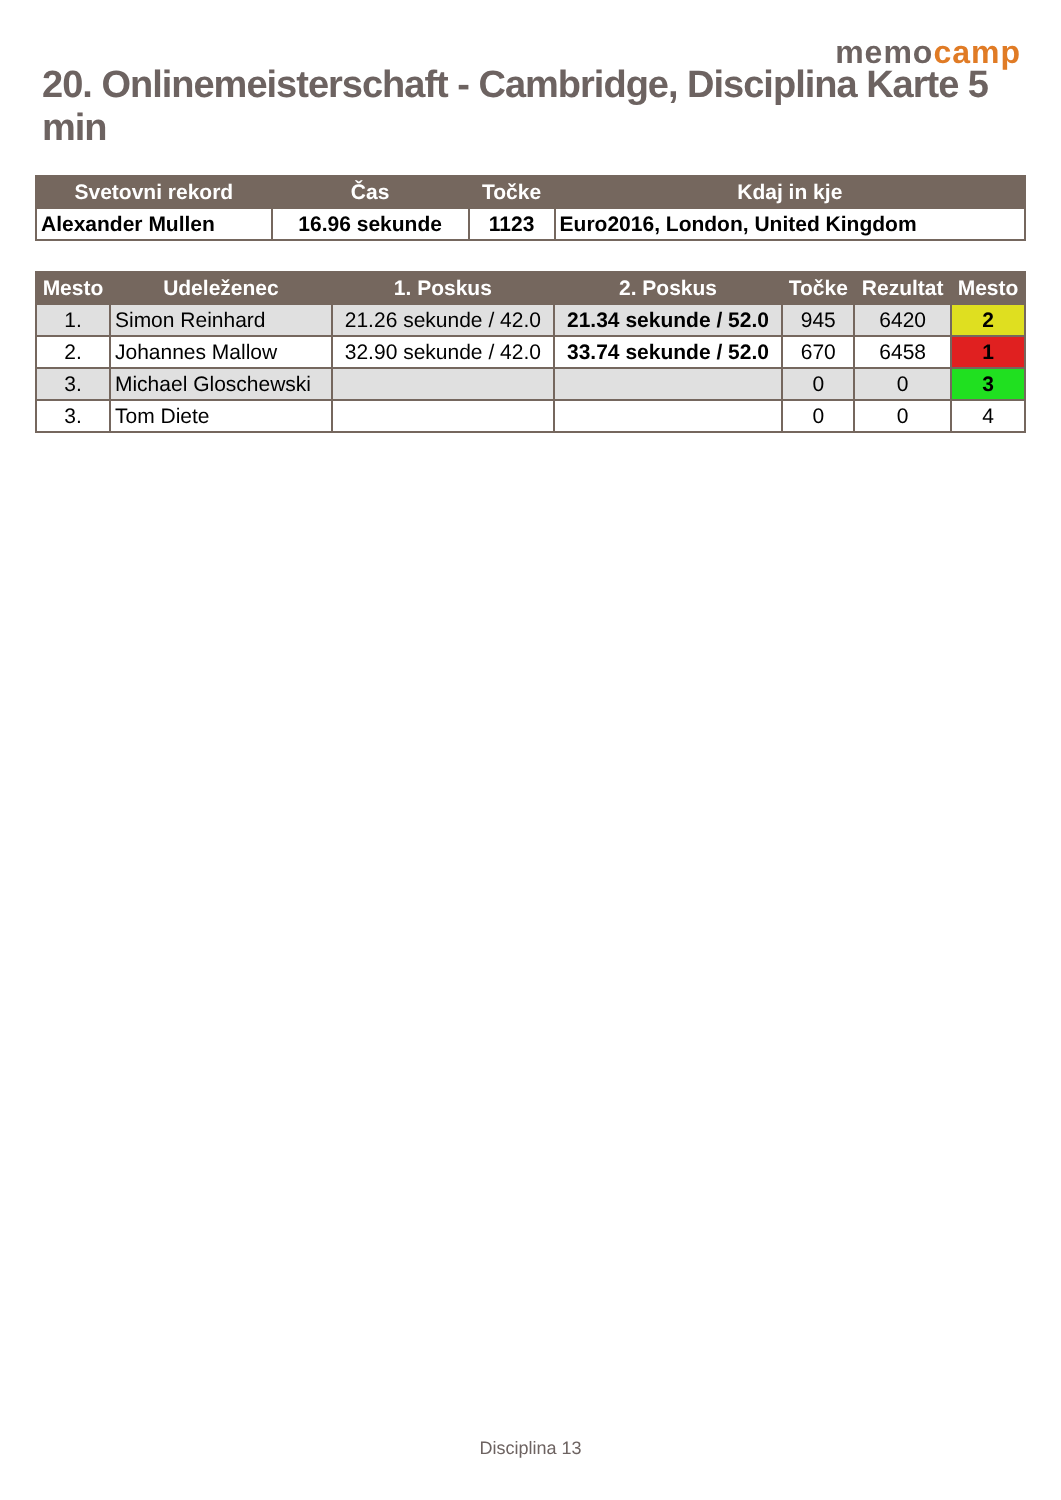memocamp
20. Onlinemeisterschaft - Cambridge, Disciplina Karte 5 min
| Svetovni rekord | Čas | Točke | Kdaj in kje |
| --- | --- | --- | --- |
| Alexander Mullen | 16.96 sekunde | 1123 | Euro2016, London, United Kingdom |
| Mesto | Udeleženec | 1. Poskus | 2. Poskus | Točke | Rezultat | Mesto |
| --- | --- | --- | --- | --- | --- | --- |
| 1. | Simon Reinhard | 21.26 sekunde / 42.0 | 21.34 sekunde / 52.0 | 945 | 6420 | 2 |
| 2. | Johannes Mallow | 32.90 sekunde / 42.0 | 33.74 sekunde / 52.0 | 670 | 6458 | 1 |
| 3. | Michael Gloschewski | | | 0 | 0 | 3 |
| 3. | Tom Diete | | | 0 | 0 | 4 |
Disciplina 13